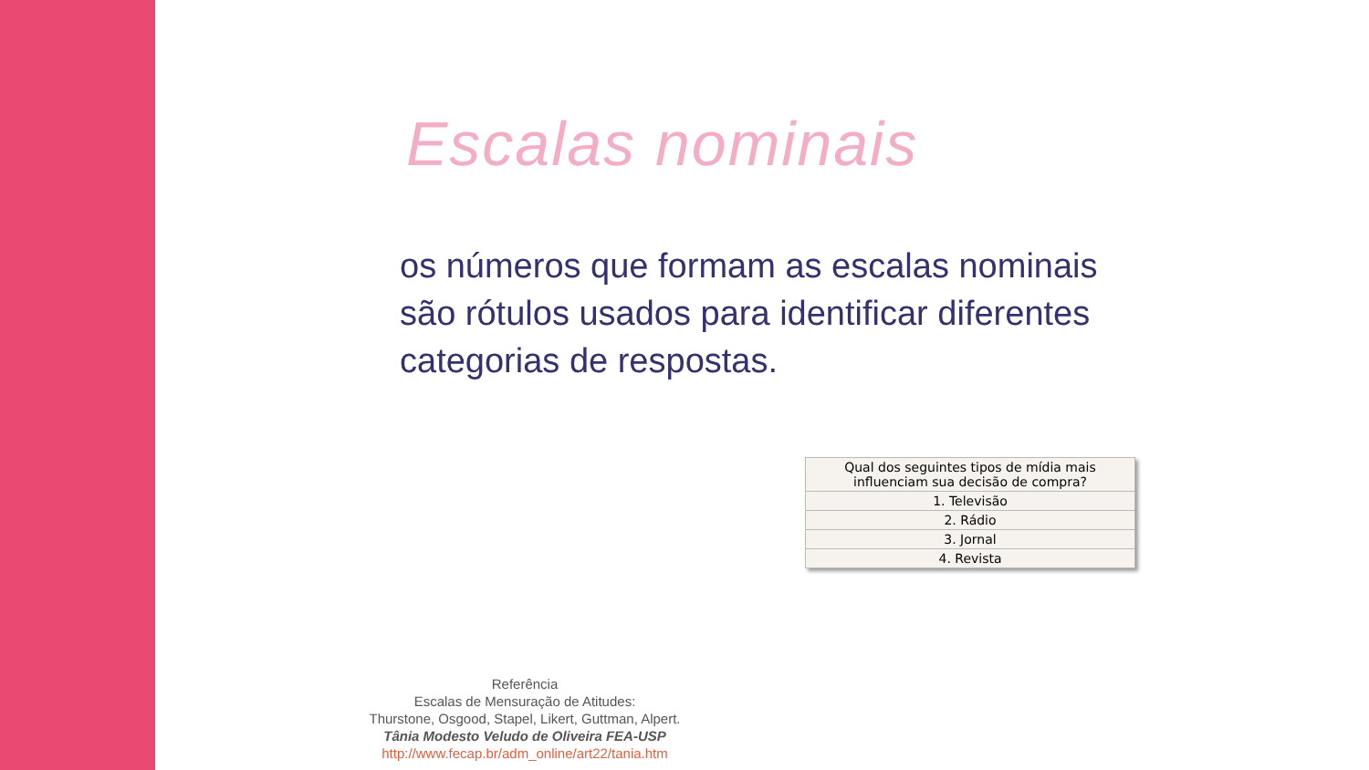Escalas nominais
os números que formam as escalas nominais são rótulos usados para identificar diferentes categorias de respostas.
| Qual dos seguintes tipos de mídia mais influenciam sua decisão de compra? |
| --- |
| 1. Televisão |
| 2. Rádio |
| 3. Jornal |
| 4. Revista |
Referência
Escalas de Mensuração de Atitudes:
Thurstone, Osgood, Stapel, Likert, Guttman, Alpert.
Tânia Modesto Veludo de Oliveira FEA-USP
http://www.fecap.br/adm_online/art22/tania.htm